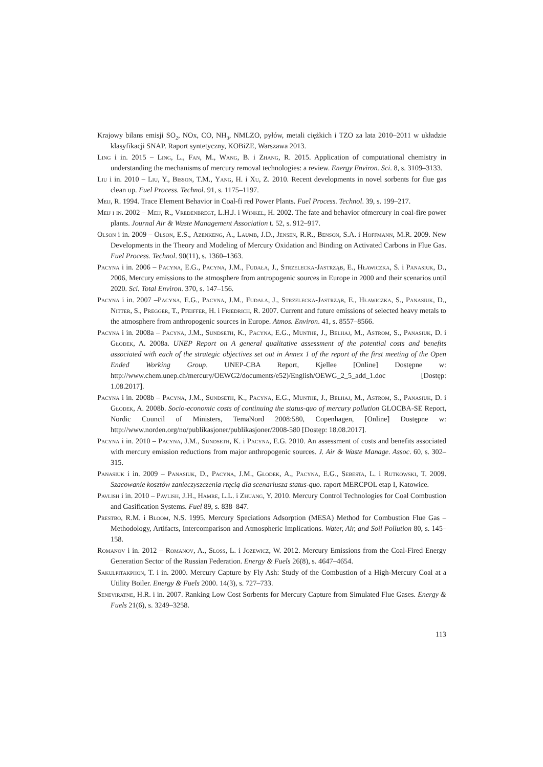Krajowy bilans emisji SO<sub>2</sub>, NOx, CO, NH<sub>3</sub>, NMLZO, pyłów, metali ciężkich i TZO za lata 2010–2011 w układzie klasyfikacji SNAP. Raport syntetyczny, KOBiZE, Warszawa 2013.
Ling i in. 2015 – Ling, L., Fan, M., Wang, B. i Zhang, R. 2015. Application of computational chemistry in understanding the mechanisms of mercury removal technologies: a review. Energy Environ. Sci. 8, s. 3109–3133.
Liu i in. 2010 – Liu, Y., Bisson, T.M., Yang, H. i Xu, Z. 2010. Recent developments in novel sorbents for flue gas clean up. Fuel Process. Technol. 91, s. 1175–1197.
Meij, R. 1994. Trace Element Behavior in Coal-fi red Power Plants. Fuel Process. Technol. 39, s. 199–217.
Meij i in. 2002 – Meij, R., Vredenbregt, L.H.J. i Winkel, H. 2002. The fate and behavior ofmercury in coal-fire power plants. Journal Air & Waste Management Association t. 52, s. 912–917.
Olson i in. 2009 – Olson, E.S., Azenkeng, A., Laumb, J.D., Jensen, R.R., Benson, S.A. i Hoffmann, M.R. 2009. New Developments in the Theory and Modeling of Mercury Oxidation and Binding on Activated Carbons in Flue Gas. Fuel Process. Technol. 90(11), s. 1360–1363.
Pacyna i in. 2006 – Pacyna, E.G., Pacyna, J.M., Fudała, J., Strzelecka-Jastrząb, E., Hławiczka, S. i Panasiuk, D., 2006, Mercury emissions to the atmosphere from antropogenic sources in Europe in 2000 and their scenarios until 2020. Sci. Total Environ. 370, s. 147–156.
Pacyna i in. 2007 –Pacyna, E.G., Pacyna, J.M., Fudała, J., Strzelecka-Jastrząb, E., Hławiczka, S., Panasiuk, D., Nitter, S., Pregger, T., Pfeiffer, H. i Friedrich, R. 2007. Current and future emissions of selected heavy metals to the atmosphere from anthropogenic sources in Europe. Atmos. Environ. 41, s. 8557–8566.
Pacyna i in. 2008a – Pacyna, J.M., Sundseth, K., Pacyna, E.G., Munthe, J., Belhaj, M., Astrom, S., Panasiuk, D. i Głodek, A. 2008a. UNEP Report on A general qualitative assessment of the potential costs and benefits associated with each of the strategic objectives set out in Annex 1 of the report of the first meeting of the Open Ended Working Group. UNEP-CBA Report, Kjellee [Online] Dostępne w: http://www.chem.unep.ch/mercury/OEWG2/documents/e52)/English/OEWG_2_5_add_1.doc [Dostęp: 1.08.2017].
Pacyna i in. 2008b – Pacyna, J.M., Sundseth, K., Pacyna, E.G., Munthe, J., Belhaj, M., Astrom, S., Panasiuk, D. i Głodek, A. 2008b. Socio-economic costs of continuing the status-quo of mercury pollution GLOCBA-SE Report, Nordic Council of Ministers, TemaNord 2008:580, Copenhagen, [Online] Dostępne w: http://www.norden.org/no/publikasjoner/publikasjoner/2008-580 [Dostęp: 18.08.2017].
Pacyna i in. 2010 – Pacyna, J.M., Sundseth, K. i Pacyna, E.G. 2010. An assessment of costs and benefits associated with mercury emission reductions from major anthropogenic sources. J. Air & Waste Manage. Assoc. 60, s. 302–315.
Panasiuk i in. 2009 – Panasiuk, D., Pacyna, J.M., Głodek, A., Pacyna, E.G., Sebesta, L. i Rutkowski, T. 2009. Szacowanie kosztów zanieczyszczenia rtęcią dla scenariusza status-quo. raport MERCPOL etap I, Katowice.
Pavlish i in. 2010 – Pavlish, J.H., Hamre, L.L. i Zhuang, Y. 2010. Mercury Control Technologies for Coal Combustion and Gasification Systems. Fuel 89, s. 838–847.
Prestbo, R.M. i Bloom, N.S. 1995. Mercury Speciations Adsorption (MESA) Method for Combustion Flue Gas – Methodology, Artifacts, Intercomparison and Atmospheric Implications. Water, Air, and Soil Pollution 80, s. 145–158.
Romanov i in. 2012 – Romanov, A., Sloss, L. i Jozewicz, W. 2012. Mercury Emissions from the Coal-Fired Energy Generation Sector of the Russian Federation. Energy & Fuels 26(8), s. 4647–4654.
Sakulpitakphon, T. i in. 2000. Mercury Capture by Fly Ash: Study of the Combustion of a High-Mercury Coal at a Utility Boiler. Energy & Fuels 2000. 14(3), s. 727–733.
Seneviratne, H.R. i in. 2007. Ranking Low Cost Sorbents for Mercury Capture from Simulated Flue Gases. Energy & Fuels 21(6), s. 3249–3258.
113